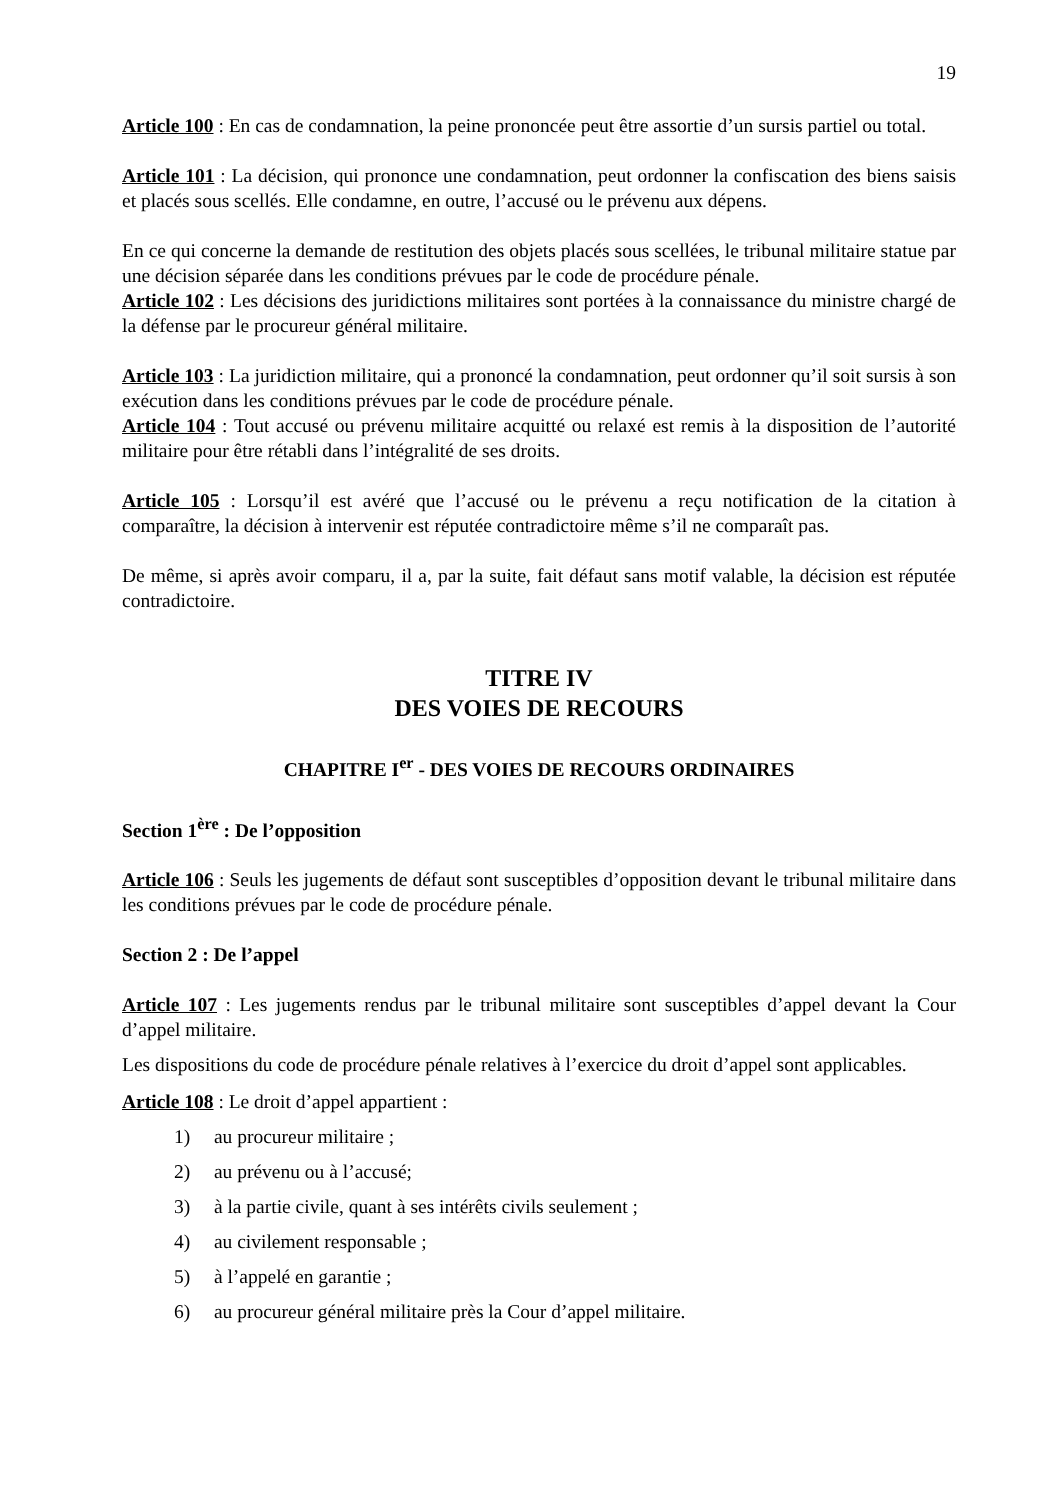19
Article 100 : En cas de condamnation, la peine prononcée peut être assortie d’un sursis partiel ou total.
Article 101 : La décision, qui prononce une condamnation, peut ordonner la confiscation des biens saisis et placés sous scellés. Elle condamne, en outre, l’accusé ou le prévenu aux dépens.
En ce qui concerne la demande de restitution des objets placés sous scellées, le tribunal militaire statue par une décision séparée dans les conditions prévues par le code de procédure pénale.
Article 102 : Les décisions des juridictions militaires sont portées à la connaissance du ministre chargé de la défense par le procureur général militaire.
Article 103 : La juridiction militaire, qui a prononcé la condamnation, peut ordonner qu’il soit sursis à son exécution dans les conditions prévues par le code de procédure pénale.
Article 104 : Tout accusé ou prévenu militaire acquitté ou relaxé est remis à la disposition de l’autorité militaire pour être rétabli dans l’intégralité de ses droits.
Article 105 : Lorsqu’il est avéré que l’accusé ou le prévenu a reçu notification de la citation à comparaître, la décision à intervenir est réputée contradictoire même s’il ne comparaît pas.
De même, si après avoir comparu, il a, par la suite, fait défaut sans motif valable, la décision est réputée contradictoire.
TITRE IV
DES VOIES DE RECOURS
CHAPITRE I<sup>er</sup> - DES VOIES DE RECOURS ORDINAIRES
Section 1<sup>ère</sup> : De l’opposition
Article 106 : Seuls les jugements de défaut sont susceptibles d’opposition devant le tribunal militaire dans les conditions prévues par le code de procédure pénale.
Section 2 : De l’appel
Article 107 : Les jugements rendus par le tribunal militaire sont susceptibles d’appel devant la Cour d’appel militaire.
Les dispositions du code de procédure pénale relatives à l’exercice du droit d’appel sont applicables.
Article 108 : Le droit d’appel appartient :
1) au procureur militaire ;
2) au prévenu ou à l’accusé;
3) à la partie civile, quant à ses intérêts civils seulement ;
4) au civilement responsable ;
5) à l’appelé en garantie ;
6) au procureur général militaire près la Cour d’appel militaire.